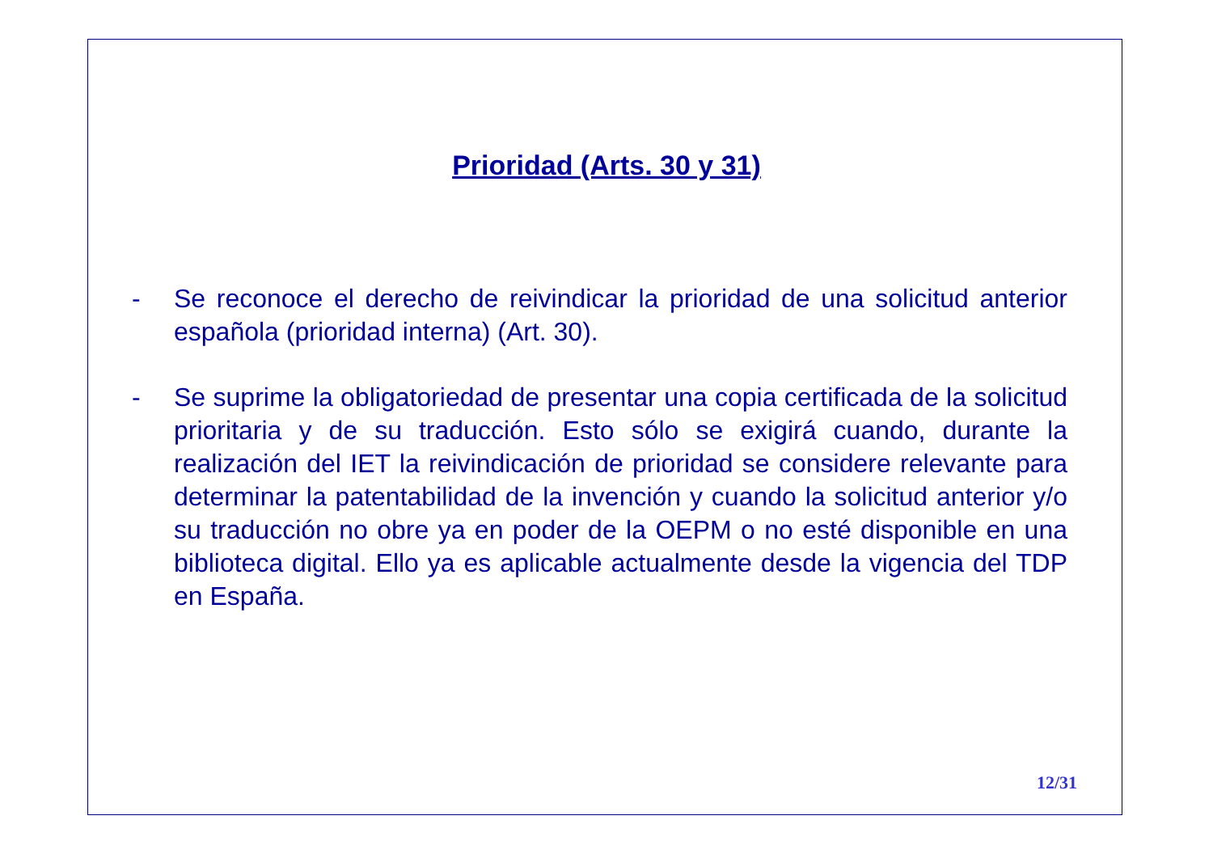Prioridad (Arts. 30 y 31)
- Se reconoce el derecho de reivindicar la prioridad de una solicitud anterior española (prioridad interna) (Art. 30).
- Se suprime la obligatoriedad de presentar una copia certificada de la solicitud prioritaria y de su traducción. Esto sólo se exigirá cuando, durante la realización del IET la reivindicación de prioridad se considere relevante para determinar la patentabilidad de la invención y cuando la solicitud anterior y/o su traducción no obre ya en poder de la OEPM o no esté disponible en una biblioteca digital. Ello ya es aplicable actualmente desde la vigencia del TDP en España.
12/31